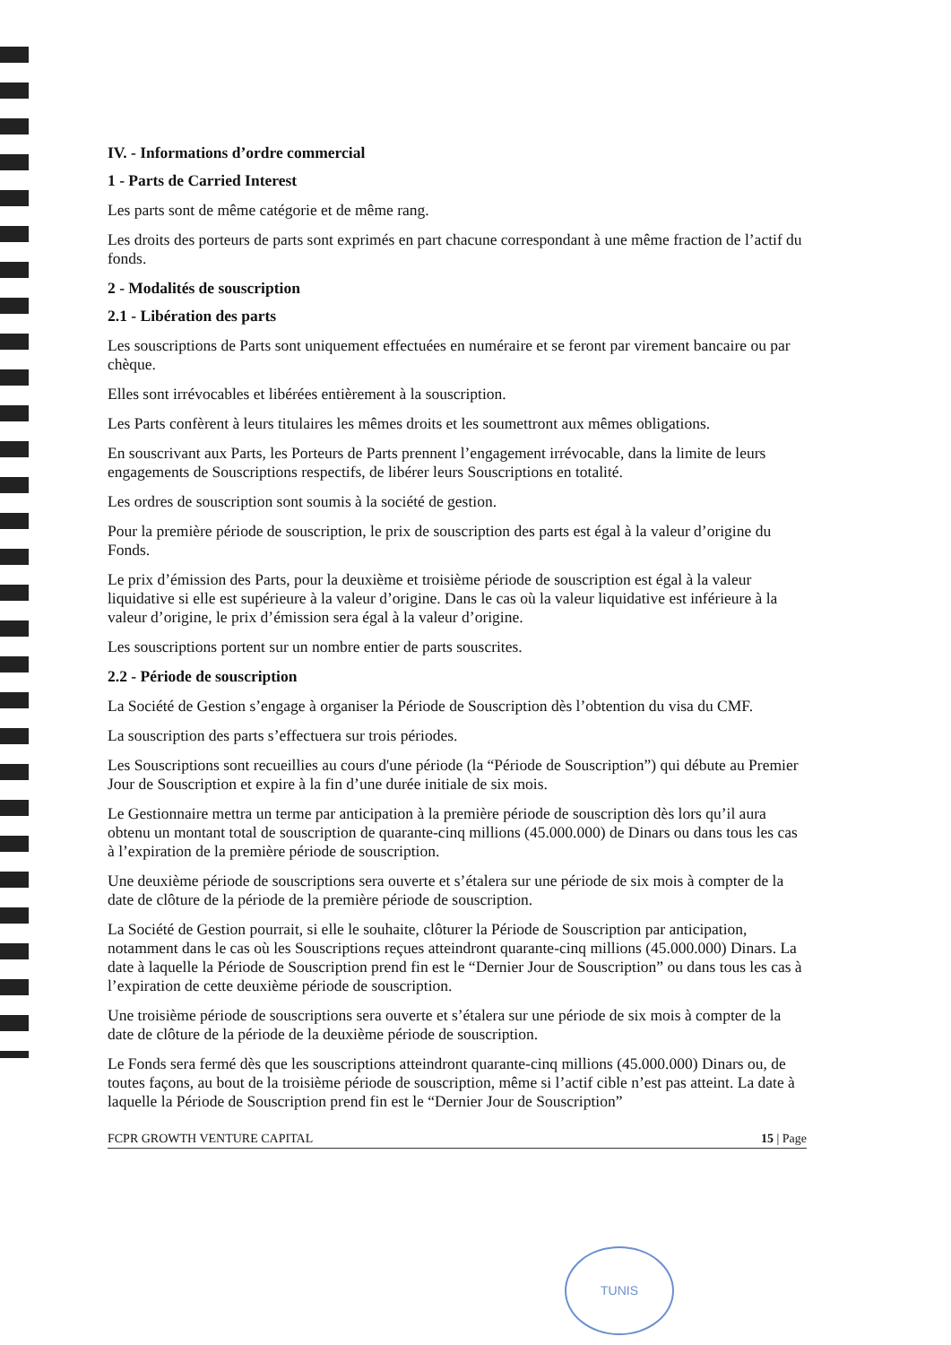IV. - Informations d’ordre commercial
1 - Parts de Carried Interest
Les parts sont de même catégorie et de même rang.
Les droits des porteurs de parts sont exprimés en part chacune correspondant à une même fraction de l’actif du fonds.
2 - Modalités de souscription
2.1 - Libération des parts
Les souscriptions de Parts sont uniquement effectuées en numéraire et se feront par virement bancaire ou par chèque.
Elles sont irrévocables et libérées entièrement à la souscription.
Les Parts confèrent à leurs titulaires les mêmes droits et les soumettront aux mêmes obligations.
En souscrivant aux Parts, les Porteurs de Parts prennent l’engagement irrévocable, dans la limite de leurs engagements de Souscriptions respectifs, de libérer leurs Souscriptions en totalité.
Les ordres de souscription sont soumis à la société de gestion.
Pour la première période de souscription, le prix de souscription des parts est égal à la valeur d’origine du Fonds.
Le prix d’émission des Parts, pour la deuxième et troisième période de souscription est égal à la valeur liquidative si elle est supérieure à la valeur d’origine. Dans le cas où la valeur liquidative est inférieure à la valeur d’origine, le prix d’émission sera égal à la valeur d’origine.
Les souscriptions portent sur un nombre entier de parts souscrites.
2.2 - Période de souscription
La Société de Gestion s’engage à organiser la Période de Souscription dès l’obtention du visa du CMF.
La souscription des parts s’effectuera sur trois périodes.
Les Souscriptions sont recueillies au cours d'une période (la “Période de Souscription”) qui débute au Premier Jour de Souscription et expire à la fin d’une durée initiale de six mois.
Le Gestionnaire mettra un terme par anticipation à la première période de souscription dès lors qu’il aura obtenu un montant total de souscription de quarante-cinq millions (45.000.000) de Dinars ou dans tous les cas à l’expiration de la première période de souscription.
Une deuxième période de souscriptions sera ouverte et s’étalera sur une période de six mois à compter de la date de clôture de la période de la première période de souscription.
La Société de Gestion pourrait, si elle le souhaite, clôturer la Période de Souscription par anticipation, notamment dans le cas où les Souscriptions reçues atteindront quarante-cinq millions (45.000.000) Dinars. La date à laquelle la Période de Souscription prend fin est le “Dernier Jour de Souscription” ou dans tous les cas à l’expiration de cette deuxième période de souscription.
Une troisième période de souscriptions sera ouverte et s’étalera sur une période de six mois à compter de la date de clôture de la période de la deuxième période de souscription.
Le Fonds sera fermé dès que les souscriptions atteindront quarante-cinq millions (45.000.000) Dinars ou, de toutes façons, au bout de la troisième période de souscription, même si l’actif cible n’est pas atteint. La date à laquelle la Période de Souscription prend fin est le “Dernier Jour de Souscription”
FCPR GROWTH VENTURE CAPITAL 15 | Page
TUNIS